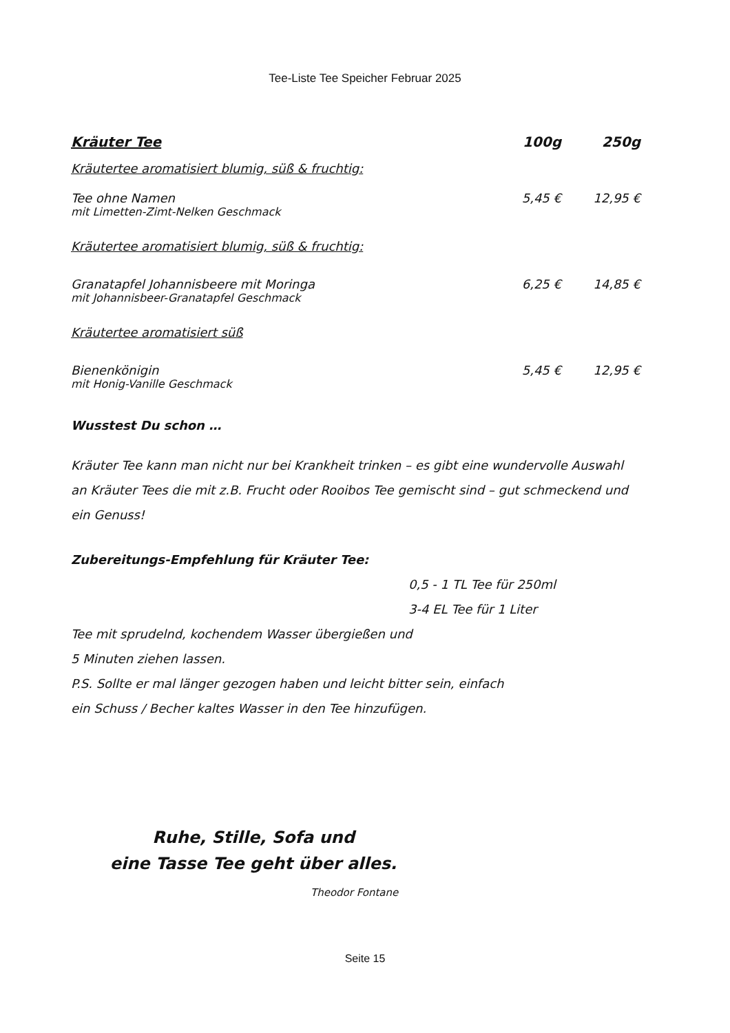Tee-Liste Tee Speicher Februar 2025
Kräuter Tee 100g 250g
Kräutertee aromatisiert blumig, süß & fruchtig:
Tee ohne Namen 5,45 € 12,95 €
mit Limetten-Zimt-Nelken Geschmack
Kräutertee aromatisiert blumig, süß & fruchtig:
Granatapfel Johannisbeere mit Moringa 6,25 € 14,85 €
mit Johannisbeer-Granatapfel Geschmack
Kräutertee aromatisiert süß
Bienenkönigin 5,45 € 12,95 €
mit Honig-Vanille Geschmack
Wusstest Du schon …
Kräuter Tee kann man nicht nur bei Krankheit trinken – es gibt eine wundervolle Auswahl an Kräuter Tees die mit z.B. Frucht oder Rooibos Tee gemischt sind – gut schmeckend und ein Genuss!
Zubereitungs-Empfehlung für Kräuter Tee:
0,5 - 1 TL Tee für 250ml
3-4 EL Tee für 1 Liter
Tee mit sprudelnd, kochendem Wasser übergießen und
5 Minuten ziehen lassen.
P.S. Sollte er mal länger gezogen haben und leicht bitter sein, einfach
ein Schuss / Becher kaltes Wasser in den Tee hinzufügen.
Ruhe, Stille, Sofa und
eine Tasse Tee geht über alles.
Theodor Fontane
Seite 15